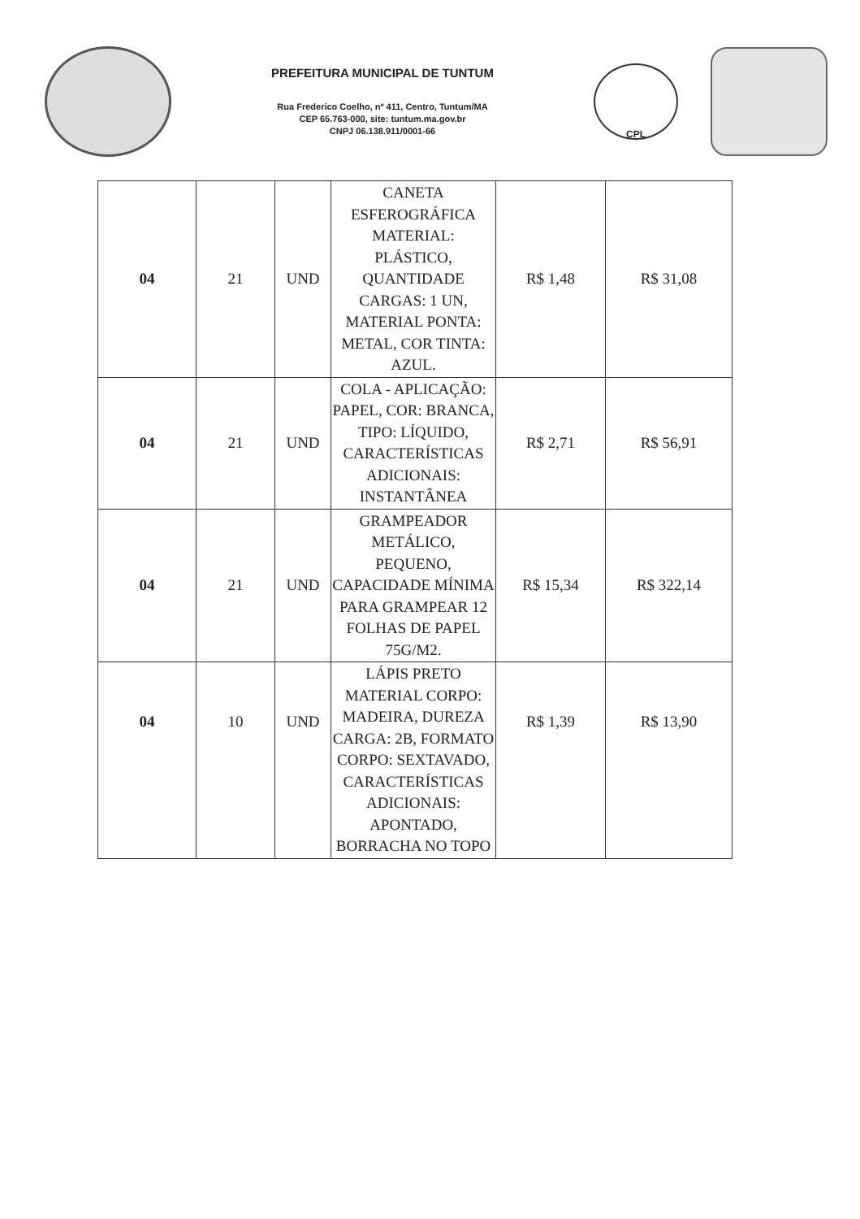PREFEITURA MUNICIPAL DE TUNTUM
Rua Frederico Coelho, nº 411, Centro, Tuntum/MA
CEP 65.763-000, site: tuntum.ma.gov.br
CNPJ 06.138.911/0001-66
CPL
| 04 | 21 | UND | CANETA ESFEROGRÁFICA MATERIAL: PLÁSTICO, QUANTIDADE CARGAS: 1 UN, MATERIAL PONTA: METAL, COR TINTA: AZUL. | R$ 1,48 | R$ 31,08 |
| 04 | 21 | UND | COLA - APLICAÇÃO: PAPEL, COR: BRANCA, TIPO: LÍQUIDO, CARACTERÍSTICAS ADICIONAIS: INSTANTÂNEA | R$ 2,71 | R$ 56,91 |
| 04 | 21 | UND | GRAMPEADOR METÁLICO, PEQUENO, CAPACIDADE MÍNIMA PARA GRAMPEAR 12 FOLHAS DE PAPEL 75G/M2. | R$ 15,34 | R$ 322,14 |
| 04 | 10 | UND | LÁPIS PRETO MATERIAL CORPO: MADEIRA, DUREZA CARGA: 2B, FORMATO CORPO: SEXTAVADO, CARACTERÍSTICAS ADICIONAIS: APONTADO, BORRACHA NO TOPO | R$ 1,39 | R$ 13,90 |